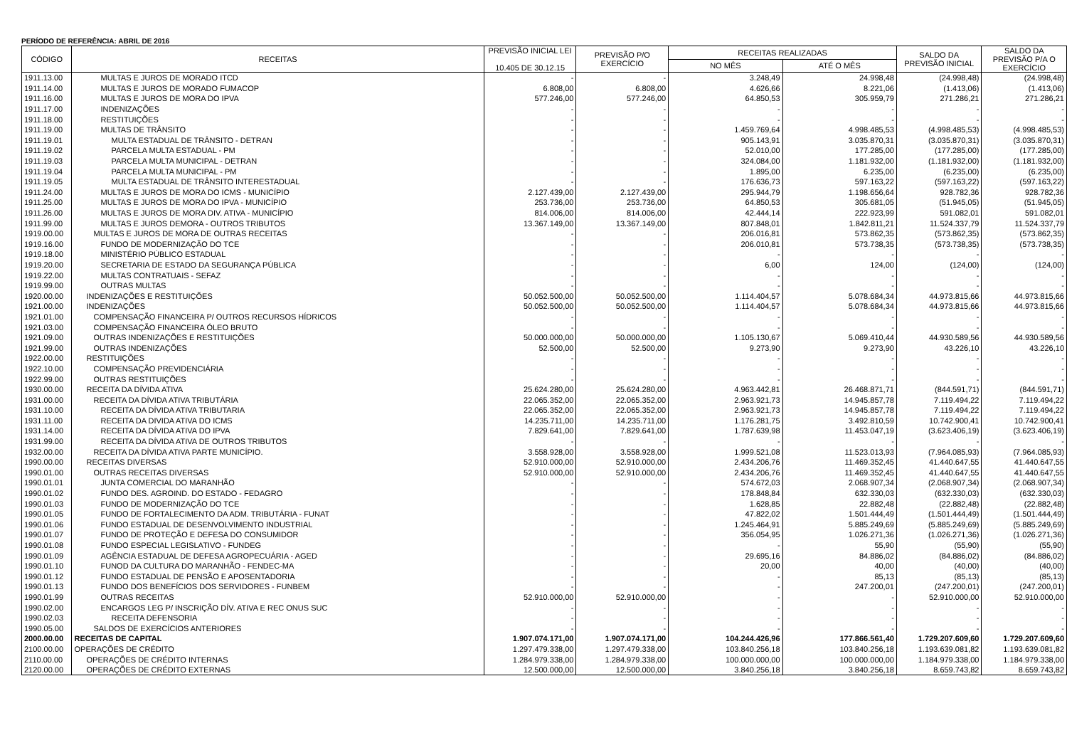PERÍODO DE REFERÊNCIA: ABRIL DE 2016
| CÓDIGO | RECEITAS | PREVISÃO INICIAL LEI 10.405 DE 30.12.15 | PREVISÃO P/O EXERCÍCIO | RECEITAS REALIZADAS | | SALDO DA PREVISÃO INICIAL | SALDO DA PREVISÃO P/A O EXERCÍCIO |
| --- | --- | --- | --- | --- | --- | --- | --- |
| | | | | NO MÊS | ATÉ O MÊS | | |
| 1911.13.00 | MULTAS E JUROS DE MORADO ITCD | - | - | 3.248,49 | 24.998,48 | (24.998,48) | (24.998,48) |
| 1911.14.00 | MULTAS E JUROS DE MORADO FUMACOP | 6.808,00 | 6.808,00 | 4.626,66 | 8.221,06 | (1.413,06) | (1.413,06) |
| 1911.16.00 | MULTAS E JUROS DE MORA DO IPVA | 577.246,00 | 577.246,00 | 64.850,53 | 305.959,79 | 271.286,21 | 271.286,21 |
| 1911.17.00 | INDENIZAÇÕES | - | - | - | - | - | - |
| 1911.18.00 | RESTITUIÇÕES | - | - | - | - | - | - |
| 1911.19.00 | MULTAS DE TRÂNSITO | - | - | 1.459.769,64 | 4.998.485,53 | (4.998.485,53) | (4.998.485,53) |
| 1911.19.01 | MULTA ESTADUAL DE TRÂNSITO - DETRAN | - | - | 905.143,91 | 3.035.870,31 | (3.035.870,31) | (3.035.870,31) |
| 1911.19.02 | PARCELA MULTA ESTADUAL - PM | - | - | 52.010,00 | 177.285,00 | (177.285,00) | (177.285,00) |
| 1911.19.03 | PARCELA MULTA MUNICIPAL - DETRAN | - | - | 324.084,00 | 1.181.932,00 | (1.181.932,00) | (1.181.932,00) |
| 1911.19.04 | PARCELA MULTA MUNICIPAL - PM | - | - | 1.895,00 | 6.235,00 | (6.235,00) | (6.235,00) |
| 1911.19.05 | MULTA ESTADUAL DE TRÂNSITO INTERESTADUAL | - | - | 176.636,73 | 597.163,22 | (597.163,22) | (597.163,22) |
| 1911.24.00 | MULTAS E JUROS DE MORA DO ICMS - MUNICÍPIO | 2.127.439,00 | 2.127.439,00 | 295.944,79 | 1.198.656,64 | 928.782,36 | 928.782,36 |
| 1911.25.00 | MULTAS E JUROS DE MORA DO IPVA - MUNICÍPIO | 253.736,00 | 253.736,00 | 64.850,53 | 305.681,05 | (51.945,05) | (51.945,05) |
| 1911.26.00 | MULTAS E JUROS DE MORA DIV. ATIVA - MUNICÍPIO | 814.006,00 | 814.006,00 | 42.444,14 | 222.923,99 | 591.082,01 | 591.082,01 |
| 1911.99.00 | MULTAS E JUROS DEMORA - OUTROS TRIBUTOS | 13.367.149,00 | 13.367.149,00 | 807.848,01 | 1.842.811,21 | 11.524.337,79 | 11.524.337,79 |
| 1919.00.00 | MULTAS E JUROS DE MORA DE OUTRAS RECEITAS | - | - | 206.016,81 | 573.862,35 | (573.862,35) | (573.862,35) |
| 1919.16.00 | FUNDO DE MODERNIZAÇÃO DO TCE | - | - | 206.010,81 | 573.738,35 | (573.738,35) | (573.738,35) |
| 1919.18.00 | MINISTÉRIO PÚBLICO ESTADUAL | - | - | - | - | - | - |
| 1919.20.00 | SECRETARIA DE ESTADO DA SEGURANÇA PÚBLICA | - | - | 6,00 | 124,00 | (124,00) | (124,00) |
| 1919.22.00 | MULTAS CONTRATUAIS - SEFAZ | - | - | - | - | - | - |
| 1919.99.00 | OUTRAS MULTAS | - | - | - | - | - | - |
| 1920.00.00 | INDENIZAÇÕES E RESTITUIÇÕES | 50.052.500,00 | 50.052.500,00 | 1.114.404,57 | 5.078.684,34 | 44.973.815,66 | 44.973.815,66 |
| 1921.00.00 | INDENIZAÇÕES | 50.052.500,00 | 50.052.500,00 | 1.114.404,57 | 5.078.684,34 | 44.973.815,66 | 44.973.815,66 |
| 1921.01.00 | COMPENSAÇÃO FINANCEIRA P/ OUTROS RECURSOS HÍDRICOS | - | - | - | - | - | - |
| 1921.03.00 | COMPENSAÇÃO FINANCEIRA ÓLEO BRUTO | - | - | - | - | - | - |
| 1921.09.00 | OUTRAS INDENIZAÇÕES E RESTITUIÇÕES | 50.000.000,00 | 50.000.000,00 | 1.105.130,67 | 5.069.410,44 | 44.930.589,56 | 44.930.589,56 |
| 1921.99.00 | OUTRAS INDENIZAÇÕES | 52.500,00 | 52.500,00 | 9.273,90 | 9.273,90 | 43.226,10 | 43.226,10 |
| 1922.00.00 | RESTITUIÇÕES | - | - | - | - | - | - |
| 1922.10.00 | COMPENSAÇÃO PREVIDENCIÁRIA | - | - | - | - | - | - |
| 1922.99.00 | OUTRAS RESTITUIÇÕES | - | - | - | - | - | - |
| 1930.00.00 | RECEITA DA DÍVIDA ATIVA | 25.624.280,00 | 25.624.280,00 | 4.963.442,81 | 26.468.871,71 | (844.591,71) | (844.591,71) |
| 1931.00.00 | RECEITA DA DÍVIDA ATIVA TRIBUTÁRIA | 22.065.352,00 | 22.065.352,00 | 2.963.921,73 | 14.945.857,78 | 7.119.494,22 | 7.119.494,22 |
| 1931.10.00 | RECEITA DA DÍVIDA ATIVA TRIBUTARIA | 22.065.352,00 | 22.065.352,00 | 2.963.921,73 | 14.945.857,78 | 7.119.494,22 | 7.119.494,22 |
| 1931.11.00 | RECEITA DA DIVIDA ATIVA DO ICMS | 14.235.711,00 | 14.235.711,00 | 1.176.281,75 | 3.492.810,59 | 10.742.900,41 | 10.742.900,41 |
| 1931.14.00 | RECEITA DA DÍVIDA ATIVA DO IPVA | 7.829.641,00 | 7.829.641,00 | 1.787.639,98 | 11.453.047,19 | (3.623.406,19) | (3.623.406,19) |
| 1931.99.00 | RECEITA DA DÍVIDA ATIVA DE OUTROS TRIBUTOS | - | - | - | - | - | - |
| 1932.00.00 | RECEITA DA DÍVIDA ATIVA PARTE MUNICÍPIO. | 3.558.928,00 | 3.558.928,00 | 1.999.521,08 | 11.523.013,93 | (7.964.085,93) | (7.964.085,93) |
| 1990.00.00 | RECEITAS DIVERSAS | 52.910.000,00 | 52.910.000,00 | 2.434.206,76 | 11.469.352,45 | 41.440.647,55 | 41.440.647,55 |
| 1990.01.00 | OUTRAS RECEITAS DIVERSAS | 52.910.000,00 | 52.910.000,00 | 2.434.206,76 | 11.469.352,45 | 41.440.647,55 | 41.440.647,55 |
| 1990.01.01 | JUNTA COMERCIAL DO MARANHÃO | - | - | 574.672,03 | 2.068.907,34 | (2.068.907,34) | (2.068.907,34) |
| 1990.01.02 | FUNDO DES. AGROIND. DO ESTADO - FEDAGRO | - | - | 178.848,84 | 632.330,03 | (632.330,03) | (632.330,03) |
| 1990.01.03 | FUNDO DE MODERNIZAÇÃO DO TCE | - | - | 1.628,85 | 22.882,48 | (22.882,48) | (22.882,48) |
| 1990.01.05 | FUNDO DE FORTALECIMENTO DA ADM. TRIBUTÁRIA - FUNAT | - | - | 47.822,02 | 1.501.444,49 | (1.501.444,49) | (1.501.444,49) |
| 1990.01.06 | FUNDO ESTADUAL DE DESENVOLVIMENTO INDUSTRIAL | - | - | 1.245.464,91 | 5.885.249,69 | (5.885.249,69) | (5.885.249,69) |
| 1990.01.07 | FUNDO DE PROTEÇÃO E DEFESA DO CONSUMIDOR | - | - | 356.054,95 | 1.026.271,36 | (1.026.271,36) | (1.026.271,36) |
| 1990.01.08 | FUNDO ESPECIAL LEGISLATIVO - FUNDEG | - | - | - | 55,90 | (55,90) | (55,90) |
| 1990.01.09 | AGÊNCIA ESTADUAL DE DEFESA AGROPECUÁRIA - AGED | - | - | 29.695,16 | 84.886,02 | (84.886,02) | (84.886,02) |
| 1990.01.10 | FUNOD DA CULTURA DO MARANHÃO - FENDEC-MA | - | - | 20,00 | 40,00 | (40,00) | (40,00) |
| 1990.01.12 | FUNDO ESTADUAL DE PENSÃO E APOSENTADORIA | - | - | - | 85,13 | (85,13) | (85,13) |
| 1990.01.13 | FUNDO DOS BENEFÍCIOS DOS SERVIDORES - FUNBEM | - | - | - | 247.200,01 | (247.200,01) | (247.200,01) |
| 1990.01.99 | OUTRAS RECEITAS | 52.910.000,00 | 52.910.000,00 | - | - | 52.910.000,00 | 52.910.000,00 |
| 1990.02.00 | ENCARGOS LEG P/ INSCRIÇÃO DÍV. ATIVA E REC ONUS SUC | - | - | - | - | - | - |
| 1990.02.03 | RECEITA DEFENSORIA | - | - | - | - | - | - |
| 1990.05.00 | SALDOS DE EXERCÍCIOS ANTERIORES | - | - | - | - | - | - |
| 2000.00.00 | RECEITAS DE CAPITAL | 1.907.074.171,00 | 1.907.074.171,00 | 104.244.426,96 | 177.866.561,40 | 1.729.207.609,60 | 1.729.207.609,60 |
| 2100.00.00 | OPERAÇÕES DE CRÉDITO | 1.297.479.338,00 | 1.297.479.338,00 | 103.840.256,18 | 103.840.256,18 | 1.193.639.081,82 | 1.193.639.081,82 |
| 2110.00.00 | OPERAÇÕES DE CRÉDITO INTERNAS | 1.284.979.338,00 | 1.284.979.338,00 | 100.000.000,00 | 100.000.000,00 | 1.184.979.338,00 | 1.184.979.338,00 |
| 2120.00.00 | OPERAÇÕES DE CRÉDITO EXTERNAS | 12.500.000,00 | 12.500.000,00 | 3.840.256,18 | 3.840.256,18 | 8.659.743,82 | 8.659.743,82 |